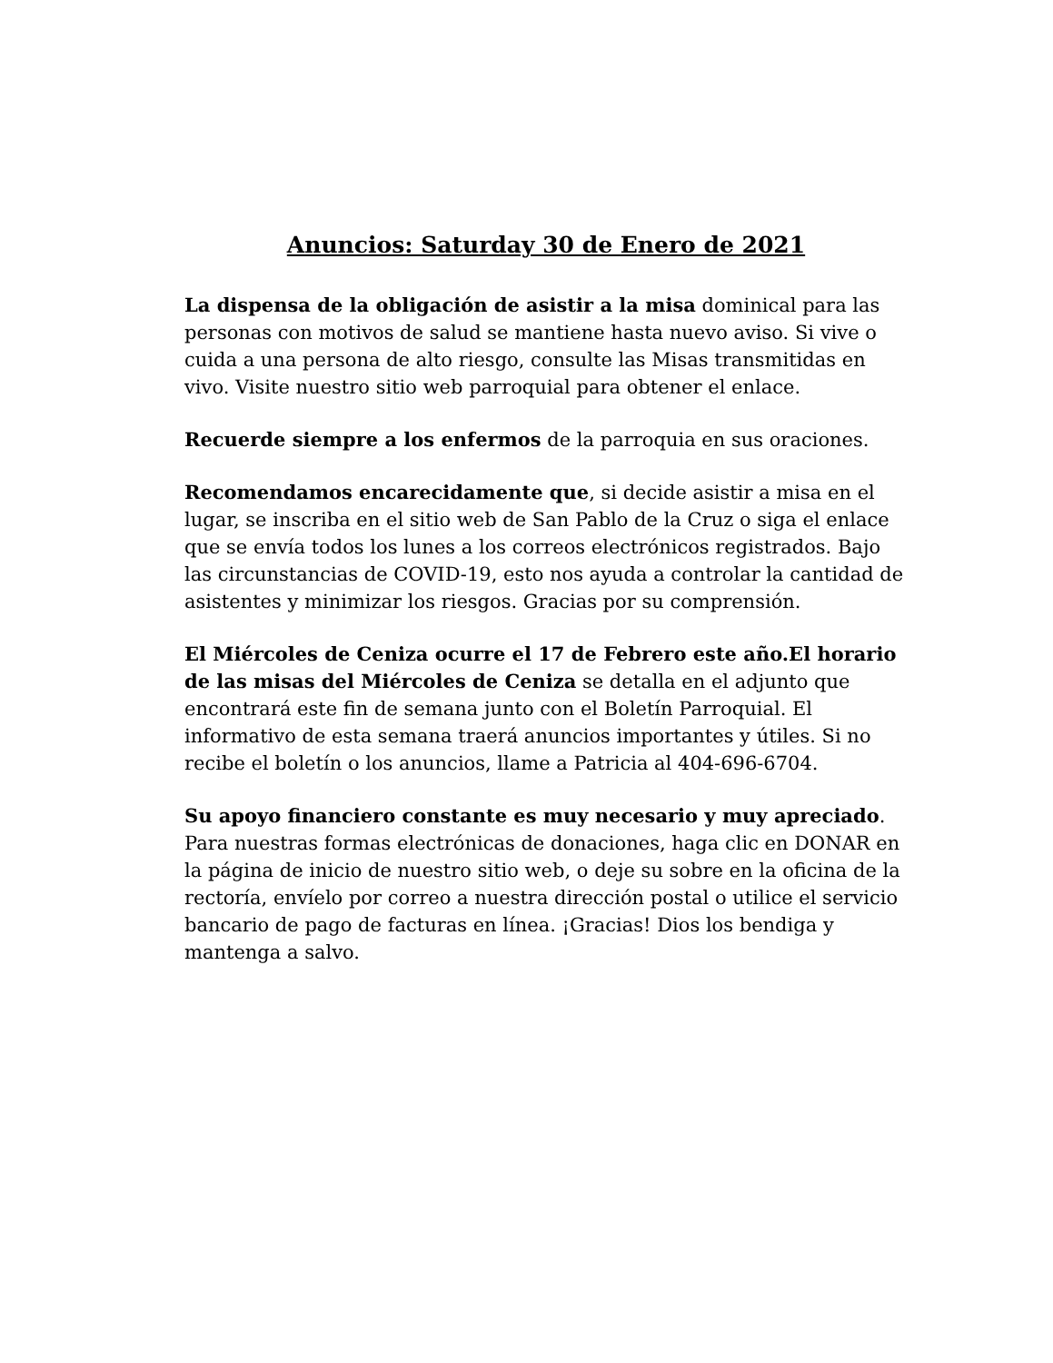Anuncios: Saturday 30 de Enero de 2021
La dispensa de la obligación de asistir a la misa dominical para las personas con motivos de salud se mantiene hasta nuevo aviso. Si vive o cuida a una persona de alto riesgo, consulte las Misas transmitidas en vivo. Visite nuestro sitio web parroquial para obtener el enlace.
Recuerde siempre a los enfermos de la parroquia en sus oraciones.
Recomendamos encarecidamente que, si decide asistir a misa en el lugar, se inscriba en el sitio web de San Pablo de la Cruz o siga el enlace que se envía todos los lunes a los correos electrónicos registrados. Bajo las circunstancias de COVID-19, esto nos ayuda a controlar la cantidad de asistentes y minimizar los riesgos. Gracias por su comprensión.
El Miércoles de Ceniza ocurre el 17 de Febrero este año.El horario de las misas del Miércoles de Ceniza se detalla en el adjunto que encontrará este fin de semana junto con el Boletín Parroquial. El informativo de esta semana traerá anuncios importantes y útiles. Si no recibe el boletín o los anuncios, llame a Patricia al 404-696-6704.
Su apoyo financiero constante es muy necesario y muy apreciado. Para nuestras formas electrónicas de donaciones, haga clic en DONAR en la página de inicio de nuestro sitio web, o deje su sobre en la oficina de la rectoría, envíelo por correo a nuestra dirección postal o utilice el servicio bancario de pago de facturas en línea. ¡Gracias! Dios los bendiga y mantenga a salvo.